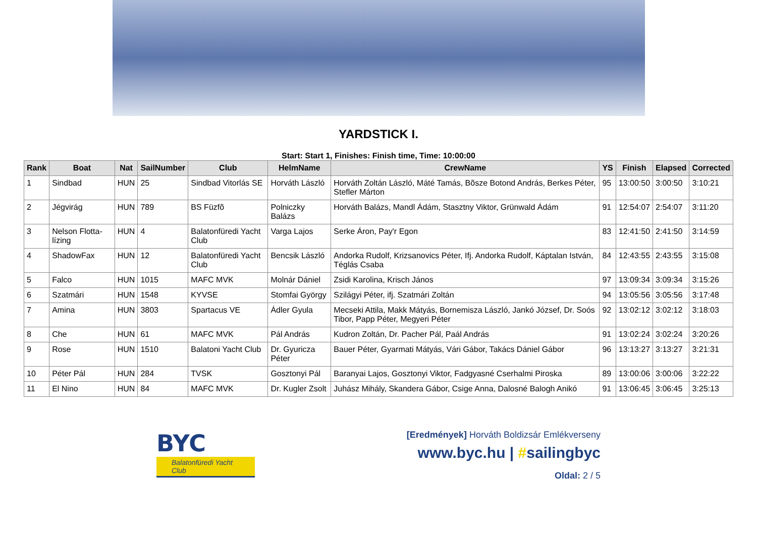YARDSTICK I.
Start: Start 1, Finishes: Finish time, Time: 10:00:00
| Rank | Boat | Nat | SailNumber | Club | HelmName | CrewName | YS | Finish | Elapsed | Corrected |
| --- | --- | --- | --- | --- | --- | --- | --- | --- | --- | --- |
| 1 | Sindbad | HUN | 25 | Sindbad Vitorlás SE | Horváth László | Horváth Zoltán László, Máté Tamás, Bõsze Botond András, Berkes Péter, Stefler Márton | 95 | 13:00:50 | 3:00:50 | 3:10:21 |
| 2 | Jégvirág | HUN | 789 | BS Füzfõ | Polniczky Balázs | Horváth Balázs, Mandl Ádám, Stasztny Viktor, Grünwald Ádám | 91 | 12:54:07 | 2:54:07 | 3:11:20 |
| 3 | Nelson Flotta-lízing | HUN | 4 | Balatonfüredi Yacht Club | Varga Lajos | Serke Áron, Pay'r Egon | 83 | 12:41:50 | 2:41:50 | 3:14:59 |
| 4 | ShadowFax | HUN | 12 | Balatonfüredi Yacht Club | Bencsik László | Andorka Rudolf, Krizsanovics Péter, Ifj. Andorka Rudolf, Káptalan István, Téglás Csaba | 84 | 12:43:55 | 2:43:55 | 3:15:08 |
| 5 | Falco | HUN | 1015 | MAFC MVK | Molnár Dániel | Zsidi Karolina, Krisch János | 97 | 13:09:34 | 3:09:34 | 3:15:26 |
| 6 | Szatmári | HUN | 1548 | KYVSE | Stomfai György | Szilágyi Péter, ifj. Szatmári Zoltán | 94 | 13:05:56 | 3:05:56 | 3:17:48 |
| 7 | Amina | HUN | 3803 | Spartacus VE | Ádler Gyula | Mecseki Attila, Makk Mátyás, Bornemisza László, Jankó József, Dr. Soós Tibor, Papp Péter, Megyeri Péter | 92 | 13:02:12 | 3:02:12 | 3:18:03 |
| 8 | Che | HUN | 61 | MAFC MVK | Pál András | Kudron Zoltán, Dr. Pacher Pál, Paál András | 91 | 13:02:24 | 3:02:24 | 3:20:26 |
| 9 | Rose | HUN | 1510 | Balatoni Yacht Club | Dr. Gyuricza Péter | Bauer Péter, Gyarmati Mátyás, Vári Gábor, Takács Dániel Gábor | 96 | 13:13:27 | 3:13:27 | 3:21:31 |
| 10 | Péter Pál | HUN | 284 | TVSK | Gosztonyi Pál | Baranyai Lajos, Gosztonyi Viktor, Fadgyasné Cserhalmi Piroska | 89 | 13:00:06 | 3:00:06 | 3:22:22 |
| 11 | El Nino | HUN | 84 | MAFC MVK | Dr. Kugler Zsolt | Juhász Mihály, Skandera Gábor, Csige Anna, Dalosné Balogh Anikó | 91 | 13:06:45 | 3:06:45 | 3:25:13 |
BYC
Balatonfüredi Yacht Club
[Eredmények] Horváth Boldizsár Emlékverseny
www.byc.hu | #sailingbyc
Oldal: 2 / 5